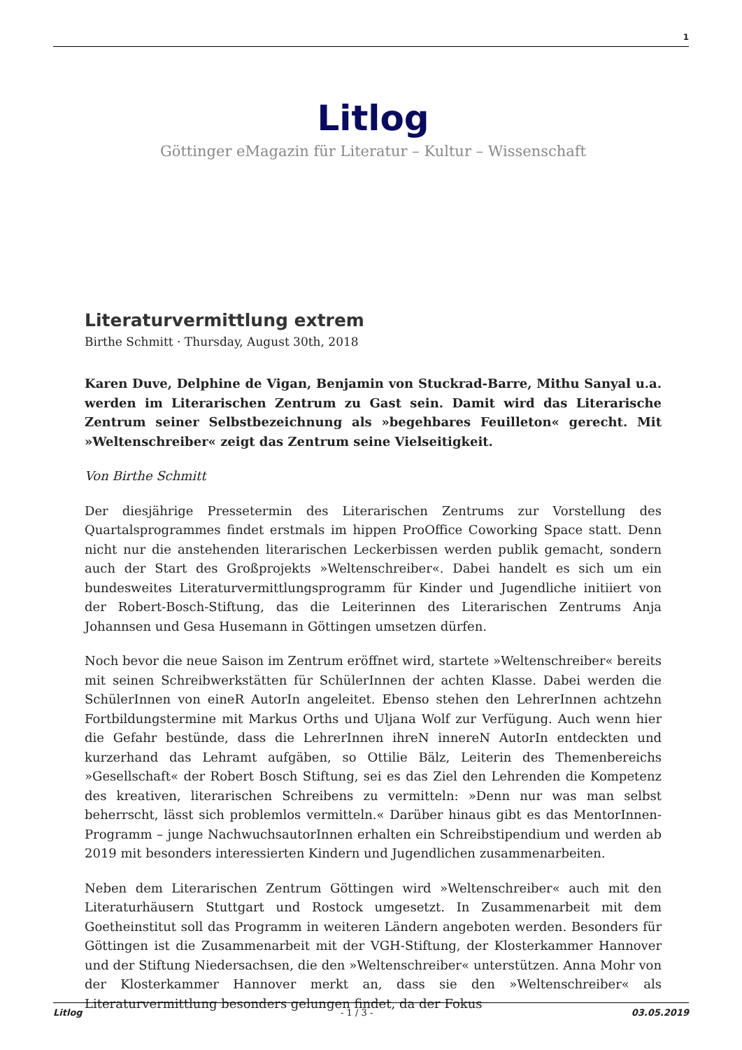1
Litlog
Göttinger eMagazin für Literatur – Kultur – Wissenschaft
Literaturvermittlung extrem
Birthe Schmitt · Thursday, August 30th, 2018
Karen Duve, Delphine de Vigan, Benjamin von Stuckrad-Barre, Mithu Sanyal u.a. werden im Literarischen Zentrum zu Gast sein. Damit wird das Literarische Zentrum seiner Selbstbezeichnung als »begehbares Feuilleton« gerecht. Mit »Weltenschreiber« zeigt das Zentrum seine Vielseitigkeit.
Von Birthe Schmitt
Der diesjährige Pressetermin des Literarischen Zentrums zur Vorstellung des Quartalsprogrammes findet erstmals im hippen ProOffice Coworking Space statt. Denn nicht nur die anstehenden literarischen Leckerbissen werden publik gemacht, sondern auch der Start des Großprojekts »Weltenschreiber«. Dabei handelt es sich um ein bundesweites Literaturvermittlungsprogramm für Kinder und Jugendliche initiiert von der Robert-Bosch-Stiftung, das die Leiterinnen des Literarischen Zentrums Anja Johannsen und Gesa Husemann in Göttingen umsetzen dürfen.
Noch bevor die neue Saison im Zentrum eröffnet wird, startete »Weltenschreiber« bereits mit seinen Schreibwerkstätten für SchülerInnen der achten Klasse. Dabei werden die SchülerInnen von eineR AutorIn angeleitet. Ebenso stehen den LehrerInnen achtzehn Fortbildungstermine mit Markus Orths und Uljana Wolf zur Verfügung. Auch wenn hier die Gefahr bestünde, dass die LehrerInnen ihreN innereN AutorIn entdeckten und kurzerhand das Lehramt aufgäben, so Ottilie Bälz, Leiterin des Themenbereichs »Gesellschaft« der Robert Bosch Stiftung, sei es das Ziel den Lehrenden die Kompetenz des kreativen, literarischen Schreibens zu vermitteln: »Denn nur was man selbst beherrscht, lässt sich problemlos vermitteln.« Darüber hinaus gibt es das MentorInnen-Programm – junge NachwuchsautorInnen erhalten ein Schreibstipendium und werden ab 2019 mit besonders interessierten Kindern und Jugendlichen zusammenarbeiten.
Neben dem Literarischen Zentrum Göttingen wird »Weltenschreiber« auch mit den Literaturhäusern Stuttgart und Rostock umgesetzt. In Zusammenarbeit mit dem Goetheinstitut soll das Programm in weiteren Ländern angeboten werden. Besonders für Göttingen ist die Zusammenarbeit mit der VGH-Stiftung, der Klosterkammer Hannover und der Stiftung Niedersachsen, die den »Weltenschreiber« unterstützen. Anna Mohr von der Klosterkammer Hannover merkt an, dass sie den »Weltenschreiber« als Literaturvermittlung besonders gelungen findet, da der Fokus
Litlog - 1 / 3 - 03.05.2019